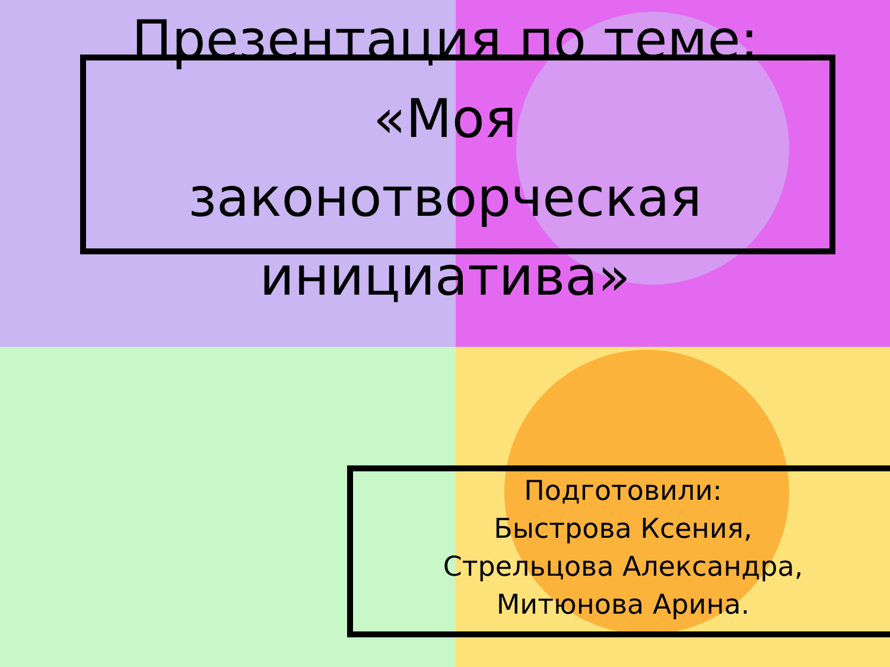Презентация по теме:
«Моя
законотворческая
инициатива»
Подготовили:
Быстрова Ксения,
Стрельцова Александра,
Митюнова Арина.